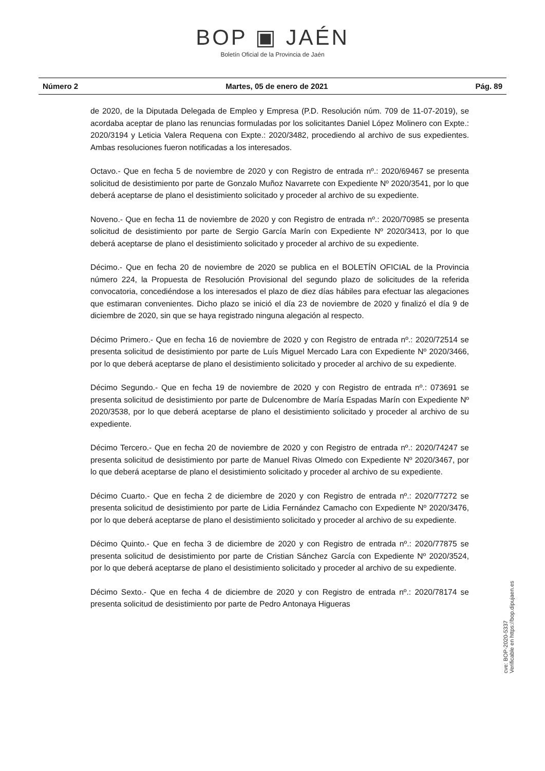BOP ▣ JAÉN
Boletín Oficial de la Provincia de Jaén
Número 2 Martes, 05 de enero de 2021 Pág. 89
de 2020, de la Diputada Delegada de Empleo y Empresa (P.D. Resolución núm. 709 de 11-07-2019), se acordaba aceptar de plano las renuncias formuladas por los solicitantes Daniel López Molinero con Expte.: 2020/3194 y Leticia Valera Requena con Expte.: 2020/3482, procediendo al archivo de sus expedientes. Ambas resoluciones fueron notificadas a los interesados.
Octavo.- Que en fecha 5 de noviembre de 2020 y con Registro de entrada nº.: 2020/69467 se presenta solicitud de desistimiento por parte de Gonzalo Muñoz Navarrete con Expediente Nº 2020/3541, por lo que deberá aceptarse de plano el desistimiento solicitado y proceder al archivo de su expediente.
Noveno.- Que en fecha 11 de noviembre de 2020 y con Registro de entrada nº.: 2020/70985 se presenta solicitud de desistimiento por parte de Sergio García Marín con Expediente Nº 2020/3413, por lo que deberá aceptarse de plano el desistimiento solicitado y proceder al archivo de su expediente.
Décimo.- Que en fecha 20 de noviembre de 2020 se publica en el BOLETÍN OFICIAL de la Provincia número 224, la Propuesta de Resolución Provisional del segundo plazo de solicitudes de la referida convocatoria, concediéndose a los interesados el plazo de diez días hábiles para efectuar las alegaciones que estimaran convenientes. Dicho plazo se inició el día 23 de noviembre de 2020 y finalizó el día 9 de diciembre de 2020, sin que se haya registrado ninguna alegación al respecto.
Décimo Primero.- Que en fecha 16 de noviembre de 2020 y con Registro de entrada nº.: 2020/72514 se presenta solicitud de desistimiento por parte de Luís Miguel Mercado Lara con Expediente Nº 2020/3466, por lo que deberá aceptarse de plano el desistimiento solicitado y proceder al archivo de su expediente.
Décimo Segundo.- Que en fecha 19 de noviembre de 2020 y con Registro de entrada nº.: 073691 se presenta solicitud de desistimiento por parte de Dulcenombre de María Espadas Marín con Expediente Nº 2020/3538, por lo que deberá aceptarse de plano el desistimiento solicitado y proceder al archivo de su expediente.
Décimo Tercero.- Que en fecha 20 de noviembre de 2020 y con Registro de entrada nº.: 2020/74247 se presenta solicitud de desistimiento por parte de Manuel Rivas Olmedo con Expediente Nº 2020/3467, por lo que deberá aceptarse de plano el desistimiento solicitado y proceder al archivo de su expediente.
Décimo Cuarto.- Que en fecha 2 de diciembre de 2020 y con Registro de entrada nº.: 2020/77272 se presenta solicitud de desistimiento por parte de Lidia Fernández Camacho con Expediente Nº 2020/3476, por lo que deberá aceptarse de plano el desistimiento solicitado y proceder al archivo de su expediente.
Décimo Quinto.- Que en fecha 3 de diciembre de 2020 y con Registro de entrada nº.: 2020/77875 se presenta solicitud de desistimiento por parte de Cristian Sánchez García con Expediente Nº 2020/3524, por lo que deberá aceptarse de plano el desistimiento solicitado y proceder al archivo de su expediente.
Décimo Sexto.- Que en fecha 4 de diciembre de 2020 y con Registro de entrada nº.: 2020/78174 se presenta solicitud de desistimiento por parte de Pedro Antonaya Higueras
cve: BOP-2020-5337
Verificable en https://bop.dipujaen.es